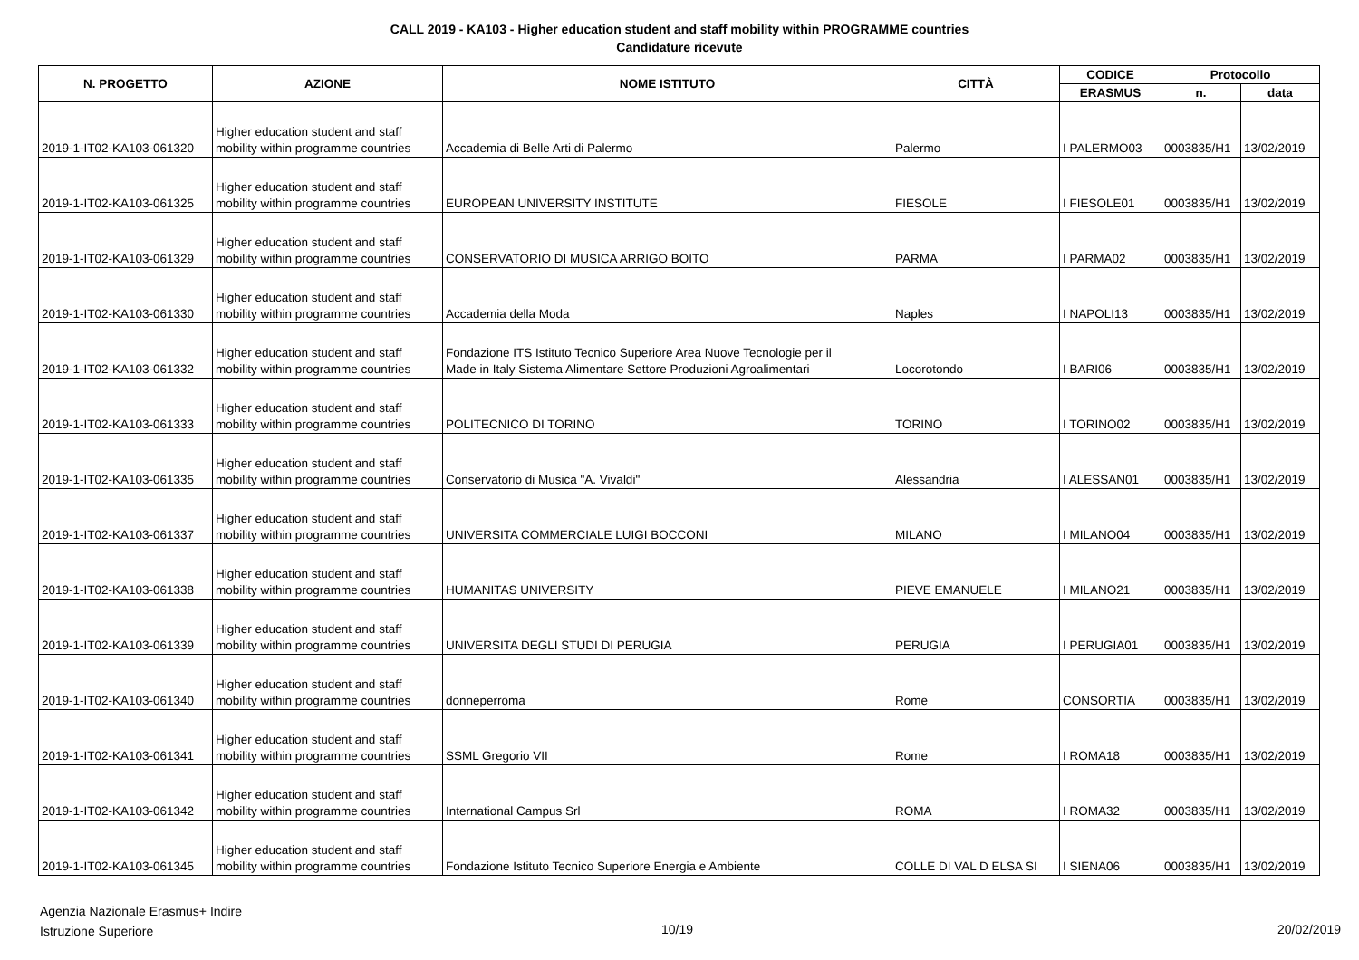CALL 2019 - KA103 - Higher education student and staff mobility within PROGRAMME countries
Candidature ricevute
| N. PROGETTO | AZIONE | NOME ISTITUTO | CITTÀ | CODICE | Protocollo | |
| --- | --- | --- | --- | --- | --- | --- |
| | | | | ERASMUS | n. | data |
| 2019-1-IT02-KA103-061320 | Higher education student and staff mobility within programme countries | Accademia di Belle Arti di Palermo | Palermo | I PALERMO03 | 0003835/H1 | 13/02/2019 |
| 2019-1-IT02-KA103-061325 | Higher education student and staff mobility within programme countries | EUROPEAN UNIVERSITY INSTITUTE | FIESOLE | I FIESOLE01 | 0003835/H1 | 13/02/2019 |
| 2019-1-IT02-KA103-061329 | Higher education student and staff mobility within programme countries | CONSERVATORIO DI MUSICA ARRIGO BOITO | PARMA | I PARMA02 | 0003835/H1 | 13/02/2019 |
| 2019-1-IT02-KA103-061330 | Higher education student and staff mobility within programme countries | Accademia della Moda | Naples | I NAPOLI13 | 0003835/H1 | 13/02/2019 |
| 2019-1-IT02-KA103-061332 | Higher education student and staff mobility within programme countries | Fondazione ITS Istituto Tecnico Superiore Area Nuove Tecnologie per il Made in Italy Sistema Alimentare Settore Produzioni Agroalimentari | Locorotondo | I BARI06 | 0003835/H1 | 13/02/2019 |
| 2019-1-IT02-KA103-061333 | Higher education student and staff mobility within programme countries | POLITECNICO DI TORINO | TORINO | I TORINO02 | 0003835/H1 | 13/02/2019 |
| 2019-1-IT02-KA103-061335 | Higher education student and staff mobility within programme countries | Conservatorio di Musica "A. Vivaldi" | Alessandria | I ALESSAN01 | 0003835/H1 | 13/02/2019 |
| 2019-1-IT02-KA103-061337 | Higher education student and staff mobility within programme countries | UNIVERSITA COMMERCIALE LUIGI BOCCONI | MILANO | I MILANO04 | 0003835/H1 | 13/02/2019 |
| 2019-1-IT02-KA103-061338 | Higher education student and staff mobility within programme countries | HUMANITAS UNIVERSITY | PIEVE EMANUELE | I MILANO21 | 0003835/H1 | 13/02/2019 |
| 2019-1-IT02-KA103-061339 | Higher education student and staff mobility within programme countries | UNIVERSITA DEGLI STUDI DI PERUGIA | PERUGIA | I PERUGIA01 | 0003835/H1 | 13/02/2019 |
| 2019-1-IT02-KA103-061340 | Higher education student and staff mobility within programme countries | donneperroma | Rome | CONSORTIA | 0003835/H1 | 13/02/2019 |
| 2019-1-IT02-KA103-061341 | Higher education student and staff mobility within programme countries | SSML Gregorio VII | Rome | I ROMA18 | 0003835/H1 | 13/02/2019 |
| 2019-1-IT02-KA103-061342 | Higher education student and staff mobility within programme countries | International Campus Srl | ROMA | I ROMA32 | 0003835/H1 | 13/02/2019 |
| 2019-1-IT02-KA103-061345 | Higher education student and staff mobility within programme countries | Fondazione Istituto Tecnico Superiore Energia e Ambiente | COLLE DI VAL D ELSA SI | I SIENA06 | 0003835/H1 | 13/02/2019 |
Agenzia Nazionale Erasmus+ Indire
Istruzione Superiore
10/19 20/02/2019